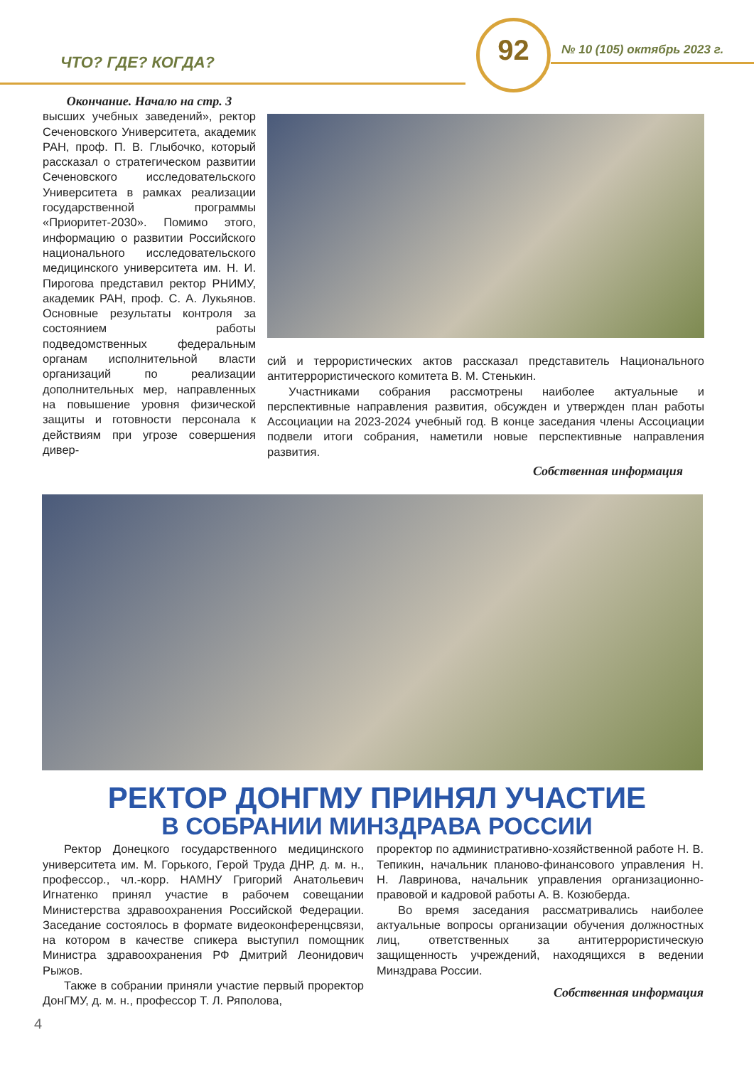ЧТО? ГДЕ? КОГДА?
92 № 10 (105) октябрь 2023 г.
Окончание. Начало на стр. 3
высших учебных заведений», ректор Сеченовского Университета, академик РАН, проф. П. В. Глыбочко, который рассказал о стратегическом развитии Сеченовского исследовательского Университета в рамках реализации государственной программы «Приоритет-2030». Помимо этого, информацию о развитии Российского национального исследовательского медицинского университета им. Н. И. Пирогова представил ректор РНИМУ, академик РАН, проф. С. А. Лукьянов. Основные результаты контроля за состоянием работы подведомственных федеральным органам исполнительной власти организаций по реализации дополнительных мер, направленных на повышение уровня физической защиты и готовности персонала к действиям при угрозе совершения дивер-
сий и террористических актов рассказал представитель Национального антитеррористического комитета В. М. Стенькин.
Участниками собрания рассмотрены наиболее актуальные и перспективные направления развития, обсужден и утвержден план работы Ассоциации на 2023-2024 учебный год. В конце заседания члены Ассоциации подвели итоги собрания, наметили новые перспективные направления развития.
Собственная информация
РЕКТОР ДОНГМУ ПРИНЯЛ УЧАСТИЕ
В СОБРАНИИ МИНЗДРАВА РОССИИ
Ректор Донецкого государственного медицинского университета им. М. Горького, Герой Труда ДНР, д. м. н., профессор., чл.-корр. НАМНУ Григорий Анатольевич Игнатенко принял участие в рабочем совещании Министерства здравоохранения Российской Федерации. Заседание состоялось в формате видеоконференцсвязи, на котором в качестве спикера выступил помощник Министра здравоохранения РФ Дмитрий Леонидович Рыжов.
Также в собрании приняли участие первый проректор ДонГМУ, д. м. н., профессор Т. Л. Ряполова,
проректор по административно-хозяйственной работе Н. В. Тепикин, начальник планово-финансового управления Н. Н. Лавринова, начальник управления организационно-правовой и кадровой работы А. В. Козюберда.
Во время заседания рассматривались наиболее актуальные вопросы организации обучения должностных лиц, ответственных за антитеррористическую защищенность учреждений, находящихся в ведении Минздрава России.
Собственная информация
4